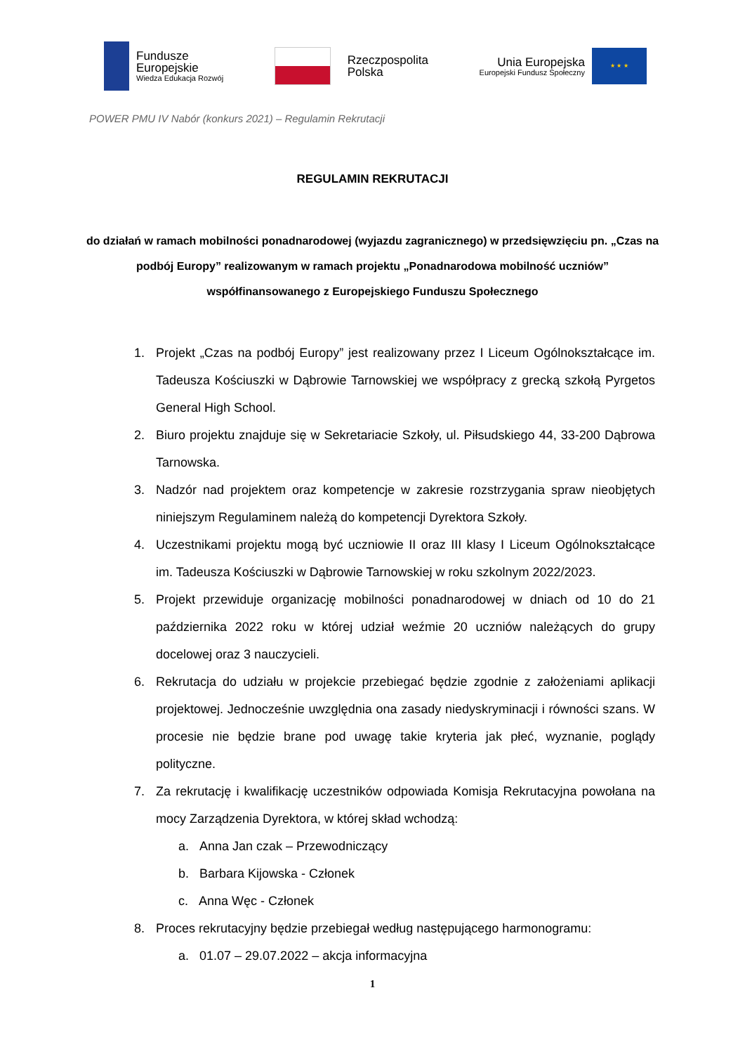Fundusze
Europejskie
Wiedza Edukacja Rozwój
Rzeczpospolita
Polska
Unia Europejska
Europejski Fundusz Społeczny
★ ★ ★
POWER PMU IV Nabór (konkurs 2021) – Regulamin Rekrutacji
REGULAMIN REKRUTACJI
do działań w ramach mobilności ponadnarodowej (wyjazdu zagranicznego) w przedsięwzięciu pn. „Czas na podbój Europy” realizowanym w ramach projektu „Ponadnarodowa mobilność uczniów” współfinansowanego z Europejskiego Funduszu Społecznego
1. Projekt „Czas na podbój Europy” jest realizowany przez I Liceum Ogólnokształcące im. Tadeusza Kościuszki w Dąbrowie Tarnowskiej we współpracy z grecką szkołą Pyrgetos General High School.
2. Biuro projektu znajduje się w Sekretariacie Szkoły, ul. Piłsudskiego 44, 33-200 Dąbrowa Tarnowska.
3. Nadzór nad projektem oraz kompetencje w zakresie rozstrzygania spraw nieobjętych niniejszym Regulaminem należą do kompetencji Dyrektora Szkoły.
4. Uczestnikami projektu mogą być uczniowie II oraz III klasy I Liceum Ogólnokształcące im. Tadeusza Kościuszki w Dąbrowie Tarnowskiej w roku szkolnym 2022/2023.
5. Projekt przewiduje organizację mobilności ponadnarodowej w dniach od 10 do 21 października 2022 roku w której udział weźmie 20 uczniów należących do grupy docelowej oraz 3 nauczycieli.
6. Rekrutacja do udziału w projekcie przebiegać będzie zgodnie z założeniami aplikacji projektowej. Jednocześnie uwzględnia ona zasady niedyskryminacji i równości szans. W procesie nie będzie brane pod uwagę takie kryteria jak płeć, wyznanie, poglądy polityczne.
7. Za rekrutację i kwalifikację uczestników odpowiada Komisja Rekrutacyjna powołana na mocy Zarządzenia Dyrektora, w której skład wchodzą:
a. Anna Jan czak – Przewodniczący
b. Barbara Kijowska - Członek
c. Anna Węc - Członek
8. Proces rekrutacyjny będzie przebiegał według następującego harmonogramu:
a. 01.07 – 29.07.2022 – akcja informacyjna
1